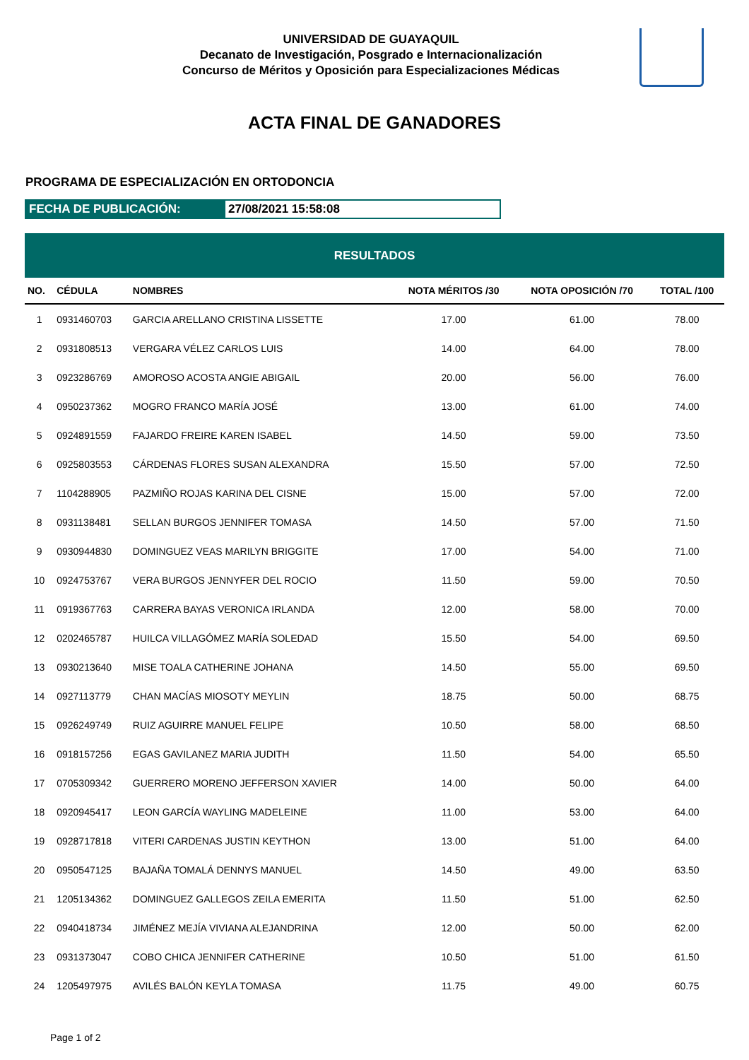UNIVERSIDAD DE GUAYAQUIL
Decanato de Investigación, Posgrado e Internacionalización
Concurso de Méritos y Oposición para Especializaciones Médicas
ACTA FINAL DE GANADORES
PROGRAMA DE ESPECIALIZACIÓN EN ORTODONCIA
FECHA DE PUBLICACIÓN: 27/08/2021 15:58:08
| RESULTADOS | | | | | |
| --- | --- | --- | --- | --- | --- |
| NO. | CÉDULA | NOMBRES | NOTA MÉRITOS /30 | NOTA OPOSICIÓN /70 | TOTAL /100 |
| 1 | 0931460703 | GARCIA ARELLANO CRISTINA LISSETTE | 17.00 | 61.00 | 78.00 |
| 2 | 0931808513 | VERGARA VÉLEZ CARLOS LUIS | 14.00 | 64.00 | 78.00 |
| 3 | 0923286769 | AMOROSO ACOSTA ANGIE ABIGAIL | 20.00 | 56.00 | 76.00 |
| 4 | 0950237362 | MOGRO FRANCO MARÍA JOSÉ | 13.00 | 61.00 | 74.00 |
| 5 | 0924891559 | FAJARDO FREIRE KAREN ISABEL | 14.50 | 59.00 | 73.50 |
| 6 | 0925803553 | CÁRDENAS FLORES SUSAN ALEXANDRA | 15.50 | 57.00 | 72.50 |
| 7 | 1104288905 | PAZMIÑO ROJAS KARINA DEL CISNE | 15.00 | 57.00 | 72.00 |
| 8 | 0931138481 | SELLAN BURGOS JENNIFER TOMASA | 14.50 | 57.00 | 71.50 |
| 9 | 0930944830 | DOMINGUEZ VEAS MARILYN BRIGGITE | 17.00 | 54.00 | 71.00 |
| 10 | 0924753767 | VERA BURGOS JENNYFER DEL ROCIO | 11.50 | 59.00 | 70.50 |
| 11 | 0919367763 | CARRERA BAYAS VERONICA IRLANDA | 12.00 | 58.00 | 70.00 |
| 12 | 0202465787 | HUILCA VILLAGÓMEZ MARÍA SOLEDAD | 15.50 | 54.00 | 69.50 |
| 13 | 0930213640 | MISE TOALA CATHERINE JOHANA | 14.50 | 55.00 | 69.50 |
| 14 | 0927113779 | CHAN MACÍAS MIOSOTY MEYLIN | 18.75 | 50.00 | 68.75 |
| 15 | 0926249749 | RUIZ AGUIRRE MANUEL FELIPE | 10.50 | 58.00 | 68.50 |
| 16 | 0918157256 | EGAS GAVILANEZ MARIA JUDITH | 11.50 | 54.00 | 65.50 |
| 17 | 0705309342 | GUERRERO MORENO JEFFERSON XAVIER | 14.00 | 50.00 | 64.00 |
| 18 | 0920945417 | LEON GARCÍA WAYLING MADELEINE | 11.00 | 53.00 | 64.00 |
| 19 | 0928717818 | VITERI CARDENAS JUSTIN KEYTHON | 13.00 | 51.00 | 64.00 |
| 20 | 0950547125 | BAJAÑA TOMALÁ DENNYS MANUEL | 14.50 | 49.00 | 63.50 |
| 21 | 1205134362 | DOMINGUEZ GALLEGOS ZEILA EMERITA | 11.50 | 51.00 | 62.50 |
| 22 | 0940418734 | JIMÉNEZ MEJÍA VIVIANA ALEJANDRINA | 12.00 | 50.00 | 62.00 |
| 23 | 0931373047 | COBO CHICA JENNIFER CATHERINE | 10.50 | 51.00 | 61.50 |
| 24 | 1205497975 | AVILÉS BALÓN KEYLA TOMASA | 11.75 | 49.00 | 60.75 |
Page 1 of 2